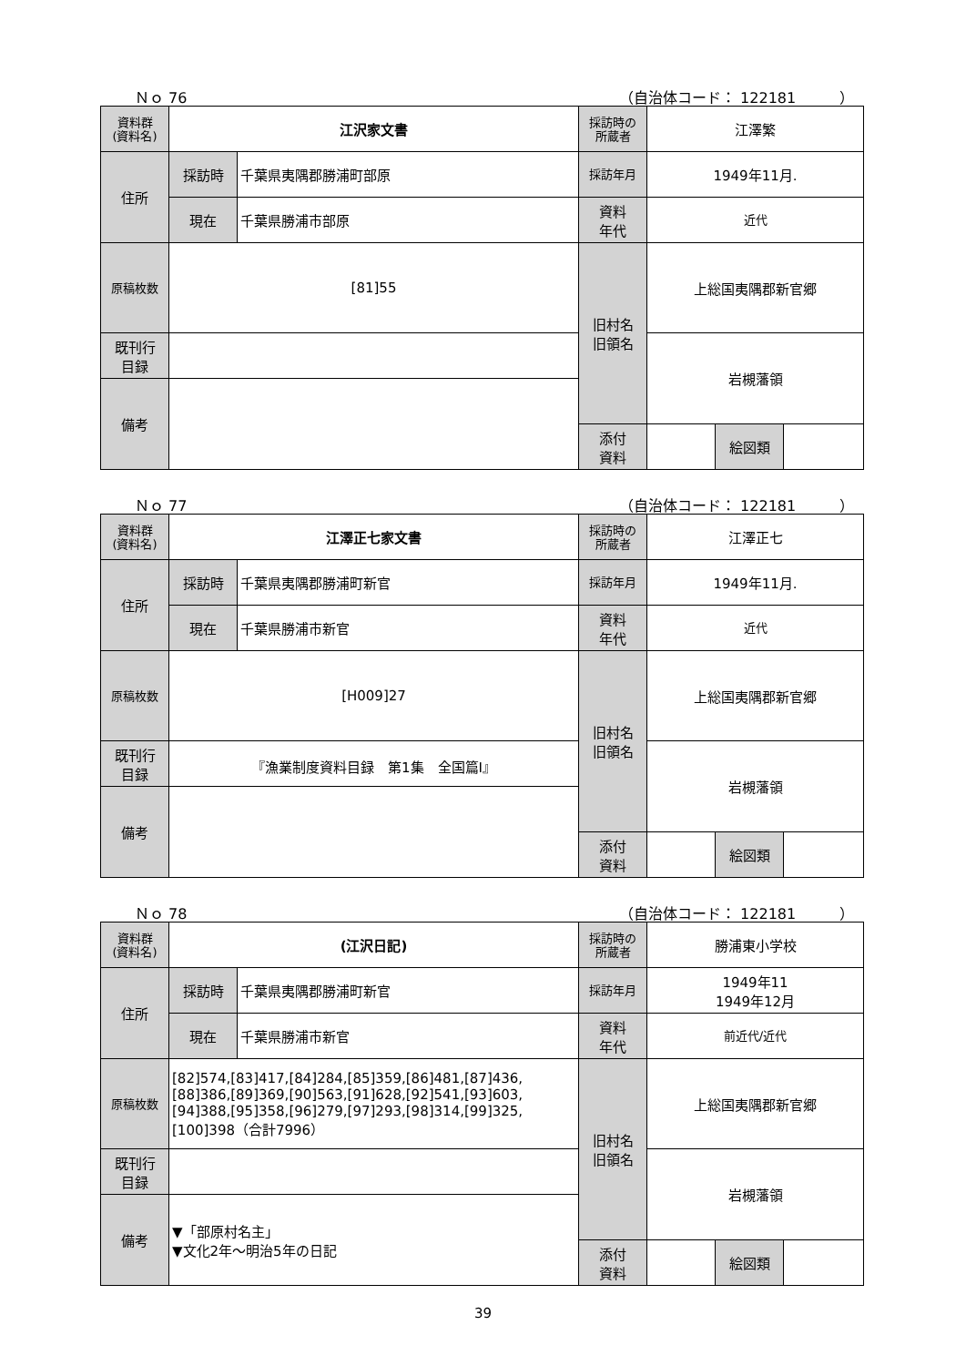Ｎｏ 76 （自治体コード： 122181　　　）
| 資料群 (資料名) | 江沢家文書 | | 採訪時の 所蔵者 | 江澤繁 | | |
| 住所 | 採訪時 | 千葉県夷隅郡勝浦町部原 | 採訪年月 | 1949年11月. | | |
| | 現在 | 千葉県勝浦市部原 | 資料 年代 | 近代 | | |
| 原稿枚数 | [81]55 | | 旧村名 旧領名 | 上総国夷隅郡新官郷 | | |
| 既刊行 目録 | | | | 岩槻藩領 | | |
| 備考 | | | | | | |
| | | | 添付 資料 | | 絵図類 | |
Ｎｏ 77 （自治体コード： 122181　　　）
| 資料群 (資料名) | 江澤正七家文書 | | 採訪時の 所蔵者 | 江澤正七 | | |
| 住所 | 採訪時 | 千葉県夷隅郡勝浦町新官 | 採訪年月 | 1949年11月. | | |
| | 現在 | 千葉県勝浦市新官 | 資料 年代 | 近代 | | |
| 原稿枚数 | [H009]27 | | 旧村名 旧領名 | 上総国夷隅郡新官郷 | | |
| 既刊行 目録 | 『漁業制度資料目録 第1集 全国篇Ⅰ』 | | | 岩槻藩領 | | |
| 備考 | | | | | | |
| | | | 添付 資料 | | 絵図類 | |
Ｎｏ 78 （自治体コード： 122181　　　）
| 資料群 (資料名) | (江沢日記) | | 採訪時の 所蔵者 | 勝浦東小学校 | | |
| 住所 | 採訪時 | 千葉県夷隅郡勝浦町新官 | 採訪年月 | 1949年11 1949年12月 | | |
| | 現在 | 千葉県勝浦市新官 | 資料 年代 | 前近代/近代 | | |
| 原稿枚数 | [82]574,[83]417,[84]284,[85]359,[86]481,[87]436,[88]386,[89]369,[90]563,[91]628,[92]541,[93]603,[94]388,[95]358,[96]279,[97]293,[98]314,[99]325,[100]398（合計7996） | | 旧村名 旧領名 | 上総国夷隅郡新官郷 | | |
| 既刊行 目録 | | | | 岩槻藩領 | | |
| 備考 | ▼「部原村名主」 ▼文化2年～明治5年の日記 | | | | | |
| | | | 添付 資料 | | 絵図類 | |
39